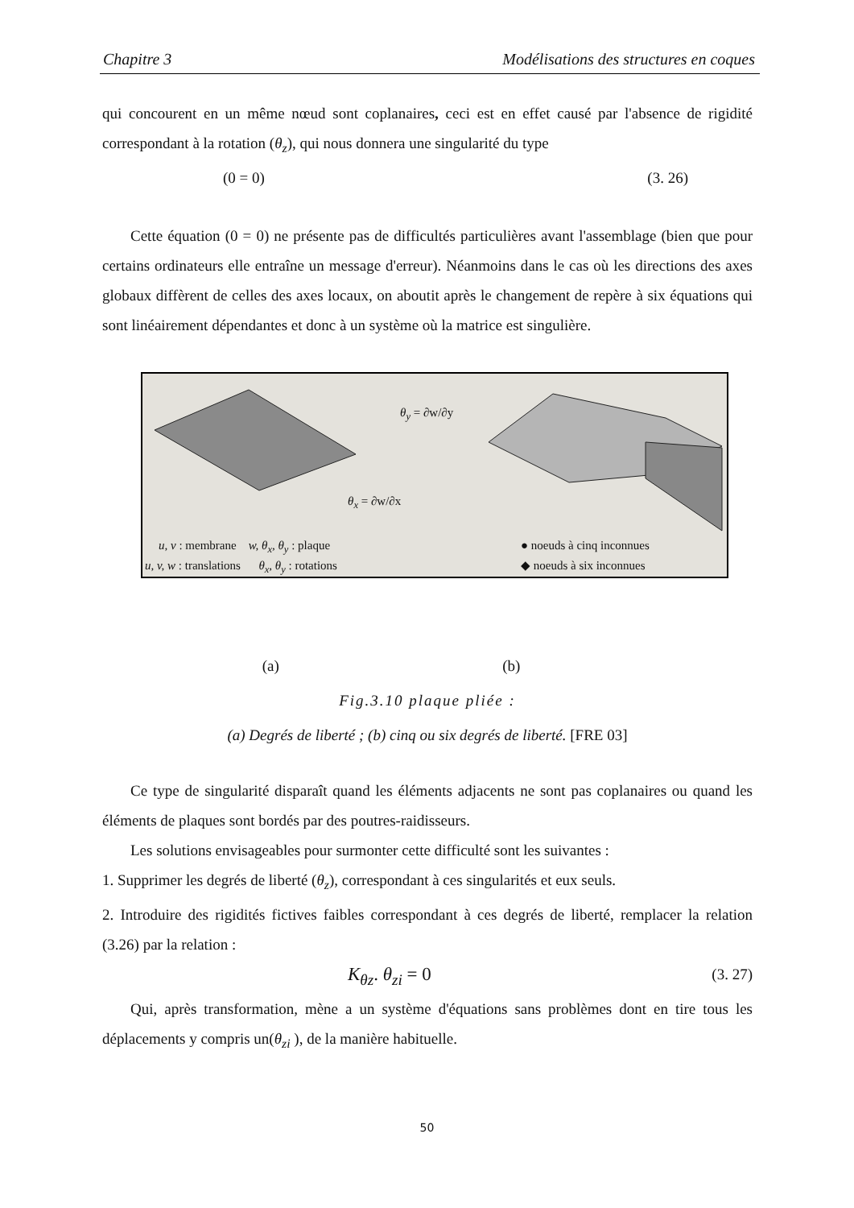Chapitre 3 Modélisations des structures en coques
qui concourent en un même nœud sont coplanaires, ceci est en effet causé par l'absence de rigidité correspondant à la rotation (θ<sub>z</sub>), qui nous donnera une singularité du type
(0 = 0) (3. 26)
Cette équation (0 = 0) ne présente pas de difficultés particulières avant l'assemblage (bien que pour certains ordinateurs elle entraîne un message d'erreur). Néanmoins dans le cas où les directions des axes globaux diffèrent de celles des axes locaux, on aboutit après le changement de repère à six équations qui sont linéairement dépendantes et donc à un système où la matrice est singulière.
θ<sub>y</sub> = ∂w/∂y
θ<sub>x</sub> = ∂w/∂x
u, v : membrane w, θ<sub>x</sub>, θ<sub>y</sub> : plaque
u, v, w : translations θ<sub>x</sub>, θ<sub>y</sub> : rotations
● noeuds à cinq inconnues
◆ noeuds à six inconnues
(a) (b)
Fig.3.10 plaque pliée :
(a) Degrés de liberté ; (b) cinq ou six degrés de liberté. [FRE 03]
Ce type de singularité disparaît quand les éléments adjacents ne sont pas coplanaires ou quand les éléments de plaques sont bordés par des poutres-raidisseurs.
Les solutions envisageables pour surmonter cette difficulté sont les suivantes :
1. Supprimer les degrés de liberté (θ<sub>z</sub>), correspondant à ces singularités et eux seuls.
2. Introduire des rigidités fictives faibles correspondant à ces degrés de liberté, remplacer la relation (3.26) par la relation :
K<sub>θz</sub>. θ<sub>zi</sub> = 0 (3. 27)
Qui, après transformation, mène a un système d'équations sans problèmes dont en tire tous les déplacements y compris un(θ<sub>zi</sub> ), de la manière habituelle.
50